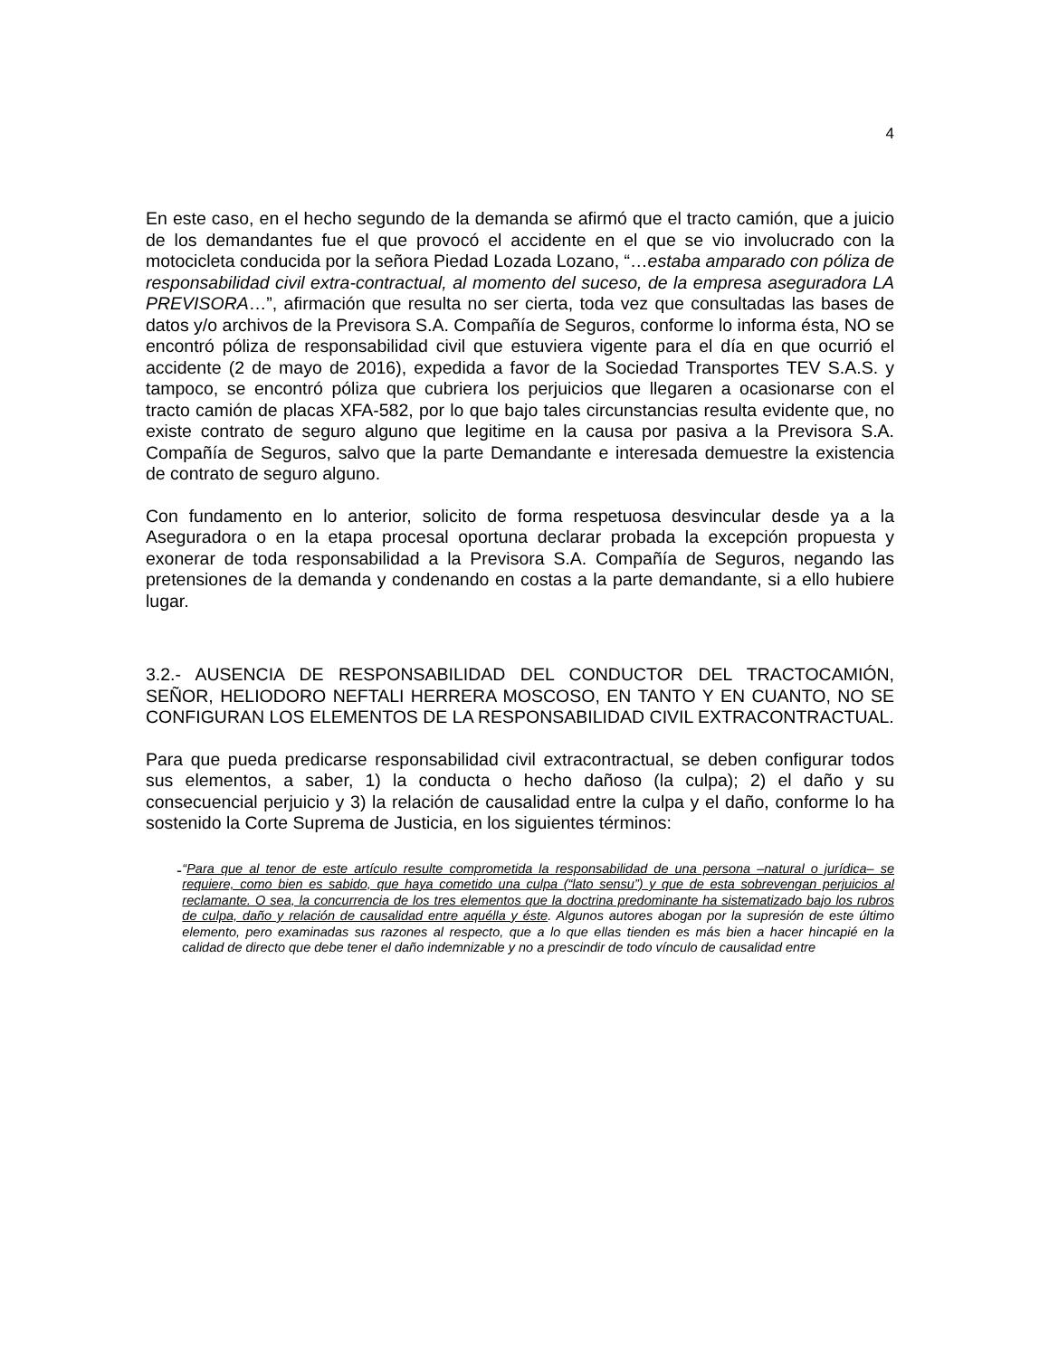4
En este caso, en el hecho segundo de la demanda se afirmó que el tracto camión, que a juicio de los demandantes fue el que provocó el accidente en el que se vio involucrado con la motocicleta conducida por la señora Piedad Lozada Lozano, “…estaba amparado con póliza de responsabilidad civil extra-contractual, al momento del suceso, de la empresa aseguradora LA PREVISORA…”, afirmación que resulta no ser cierta, toda vez que consultadas las bases de datos y/o archivos de la Previsora S.A. Compañía de Seguros, conforme lo informa ésta, NO se encontró póliza de responsabilidad civil que estuviera vigente para el día en que ocurrió el accidente (2 de mayo de 2016), expedida a favor de la Sociedad Transportes TEV S.A.S. y tampoco, se encontró póliza que cubriera los perjuicios que llegaren a ocasionarse con el tracto camión de placas XFA-582, por lo que bajo tales circunstancias resulta evidente que, no existe contrato de seguro alguno que legitime en la causa por pasiva a la Previsora S.A. Compañía de Seguros, salvo que la parte Demandante e interesada demuestre la existencia de contrato de seguro alguno.
Con fundamento en lo anterior, solicito de forma respetuosa desvincular desde ya a la Aseguradora o en la etapa procesal oportuna declarar probada la excepción propuesta y exonerar de toda responsabilidad a la Previsora S.A. Compañía de Seguros, negando las pretensiones de la demanda y condenando en costas a la parte demandante, si a ello hubiere lugar.
3.2.- AUSENCIA DE RESPONSABILIDAD DEL CONDUCTOR DEL TRACTOCAMIÓN, SEÑOR, HELIODORO NEFTALI HERRERA MOSCOSO, EN TANTO Y EN CUANTO, NO SE CONFIGURAN LOS ELEMENTOS DE LA RESPONSABILIDAD CIVIL EXTRACONTRACTUAL.
Para que pueda predicarse responsabilidad civil extracontractual, se deben configurar todos sus elementos, a saber, 1) la conducta o hecho dañoso (la culpa); 2) el daño y su consecuencial perjuicio y 3) la relación de causalidad entre la culpa y el daño, conforme lo ha sostenido la Corte Suprema de Justicia, en los siguientes términos:
-
“Para que al tenor de este artículo resulte comprometida la responsabilidad de una persona –natural o jurídica– se requiere, como bien es sabido, que haya cometido una culpa (“lato sensu”) y que de esta sobrevengan perjuicios al reclamante. O sea, la concurrencia de los tres elementos que la doctrina predominante ha sistematizado bajo los rubros de culpa, daño y relación de causalidad entre aquélla y éste. Algunos autores abogan por la supresión de este último elemento, pero examinadas sus razones al respecto, que a lo que ellas tienden es más bien a hacer hincapié en la calidad de directo que debe tener el daño indemnizable y no a prescindir de todo vínculo de causalidad entre